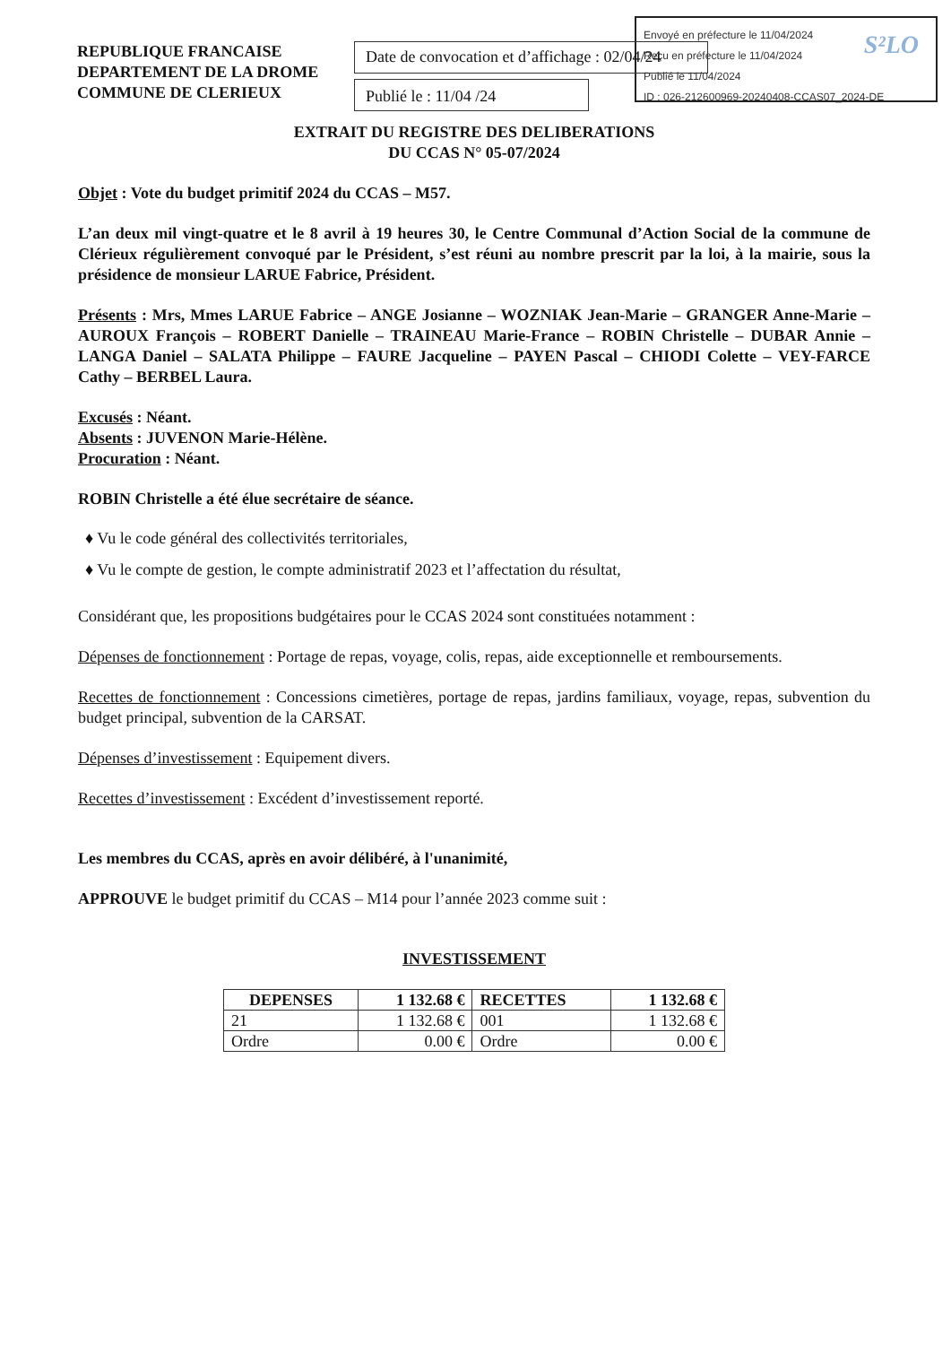Envoyé en préfecture le 11/04/2024
Reçu en préfecture le 11/04/2024
Publié le 11/04/2024
ID : 026-212600969-20240408-CCAS07_2024-DE
S²LO
REPUBLIQUE FRANCAISE
DEPARTEMENT DE LA DROME
COMMUNE DE CLERIEUX
Date de convocation et d’affichage : 02/04/24
Publié le : 11/04 /24
EXTRAIT DU REGISTRE DES DELIBERATIONS
DU CCAS N° 05-07/2024
Objet : Vote du budget primitif 2024 du CCAS – M57.
L’an deux mil vingt-quatre et le 8 avril à 19 heures 30, le Centre Communal d’Action Social de la commune de Clérieux régulièrement convoqué par le Président, s’est réuni au nombre prescrit par la loi, à la mairie, sous la présidence de monsieur LARUE Fabrice, Président.
Présents : Mrs, Mmes LARUE Fabrice – ANGE Josianne – WOZNIAK Jean-Marie – GRANGER Anne-Marie – AUROUX François – ROBERT Danielle – TRAINEAU Marie-France – ROBIN Christelle – DUBAR Annie – LANGA Daniel – SALATA Philippe – FAURE Jacqueline – PAYEN Pascal – CHIODI Colette – VEY-FARCE Cathy – BERBEL Laura.
Excusés : Néant.
Absents : JUVENON Marie-Hélène.
Procuration : Néant.
ROBIN Christelle a été élue secrétaire de séance.
♦ Vu le code général des collectivités territoriales,
♦ Vu le compte de gestion, le compte administratif 2023 et l’affectation du résultat,
Considérant que, les propositions budgétaires pour le CCAS 2024 sont constituées notamment :
Dépenses de fonctionnement : Portage de repas, voyage, colis, repas, aide exceptionnelle et remboursements.
Recettes de fonctionnement : Concessions cimetières, portage de repas, jardins familiaux, voyage, repas, subvention du budget principal, subvention de la CARSAT.
Dépenses d’investissement : Equipement divers.
Recettes d’investissement : Excédent d’investissement reporté.
Les membres du CCAS, après en avoir délibéré, à l'unanimité,
APPROUVE le budget primitif du CCAS – M14 pour l’année 2023 comme suit :
INVESTISSEMENT
| DEPENSES | 1 132.68 € | RECETTES | 1 132.68 € |
| 21 | 1 132.68 € | 001 | 1 132.68 € |
| Ordre | 0.00 € | Ordre | 0.00 € |